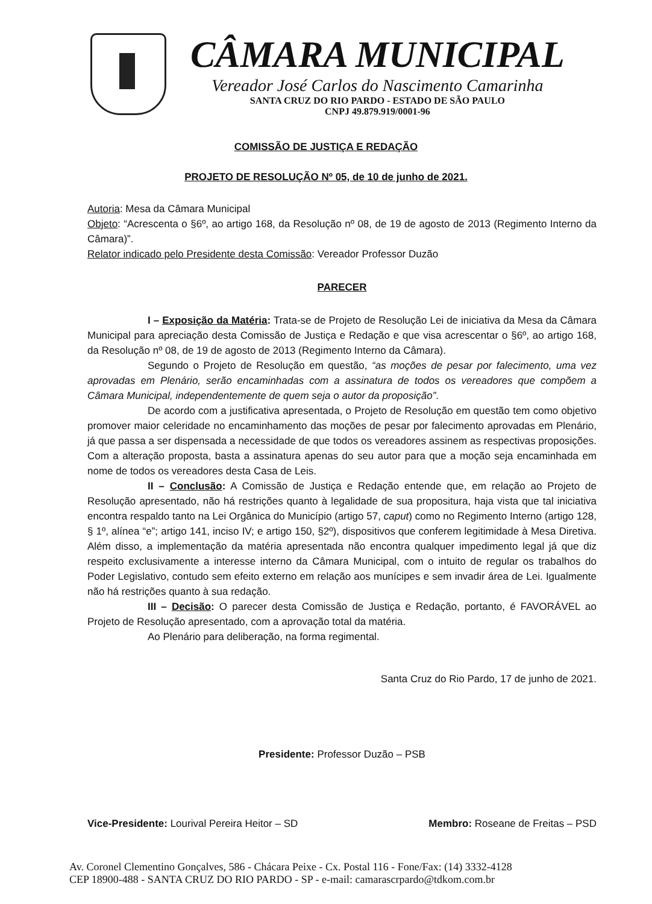CÂMARA MUNICIPAL
Vereador José Carlos do Nascimento Camarinha
SANTA CRUZ DO RIO PARDO - ESTADO DE SÃO PAULO
CNPJ 49.879.919/0001-96
COMISSÃO DE JUSTIÇA E REDAÇÃO
PROJETO DE RESOLUÇÃO Nº 05, de 10 de junho de 2021.
Autoria: Mesa da Câmara Municipal
Objeto: “Acrescenta o §6º, ao artigo 168, da Resolução nº 08, de 19 de agosto de 2013 (Regimento Interno da Câmara)”.
Relator indicado pelo Presidente desta Comissão: Vereador Professor Duzão
PARECER
I – Exposição da Matéria: Trata-se de Projeto de Resolução Lei de iniciativa da Mesa da Câmara Municipal para apreciação desta Comissão de Justiça e Redação e que visa acrescentar o §6º, ao artigo 168, da Resolução nº 08, de 19 de agosto de 2013 (Regimento Interno da Câmara).
Segundo o Projeto de Resolução em questão, “as moções de pesar por falecimento, uma vez aprovadas em Plenário, serão encaminhadas com a assinatura de todos os vereadores que compõem a Câmara Municipal, independentemente de quem seja o autor da proposição”.
De acordo com a justificativa apresentada, o Projeto de Resolução em questão tem como objetivo promover maior celeridade no encaminhamento das moções de pesar por falecimento aprovadas em Plenário, já que passa a ser dispensada a necessidade de que todos os vereadores assinem as respectivas proposições. Com a alteração proposta, basta a assinatura apenas do seu autor para que a moção seja encaminhada em nome de todos os vereadores desta Casa de Leis.
II – Conclusão: A Comissão de Justiça e Redação entende que, em relação ao Projeto de Resolução apresentado, não há restrições quanto à legalidade de sua propositura, haja vista que tal iniciativa encontra respaldo tanto na Lei Orgânica do Município (artigo 57, caput) como no Regimento Interno (artigo 128, § 1º, alínea “e”; artigo 141, inciso IV; e artigo 150, §2º), dispositivos que conferem legitimidade à Mesa Diretiva. Além disso, a implementação da matéria apresentada não encontra qualquer impedimento legal já que diz respeito exclusivamente a interesse interno da Câmara Municipal, com o intuito de regular os trabalhos do Poder Legislativo, contudo sem efeito externo em relação aos munícipes e sem invadir área de Lei. Igualmente não há restrições quanto à sua redação.
III – Decisão: O parecer desta Comissão de Justiça e Redação, portanto, é FAVORÁVEL ao Projeto de Resolução apresentado, com a aprovação total da matéria.
Ao Plenário para deliberação, na forma regimental.
Santa Cruz do Rio Pardo, 17 de junho de 2021.
Presidente: Professor Duzão – PSB
Vice-Presidente: Lourival Pereira Heitor – SD Membro: Roseane de Freitas – PSD
Av. Coronel Clementino Gonçalves, 586 - Chácara Peixe - Cx. Postal 116 - Fone/Fax: (14) 3332-4128
CEP 18900-488 - SANTA CRUZ DO RIO PARDO - SP - e-mail: camarascrpardo@tdkom.com.br